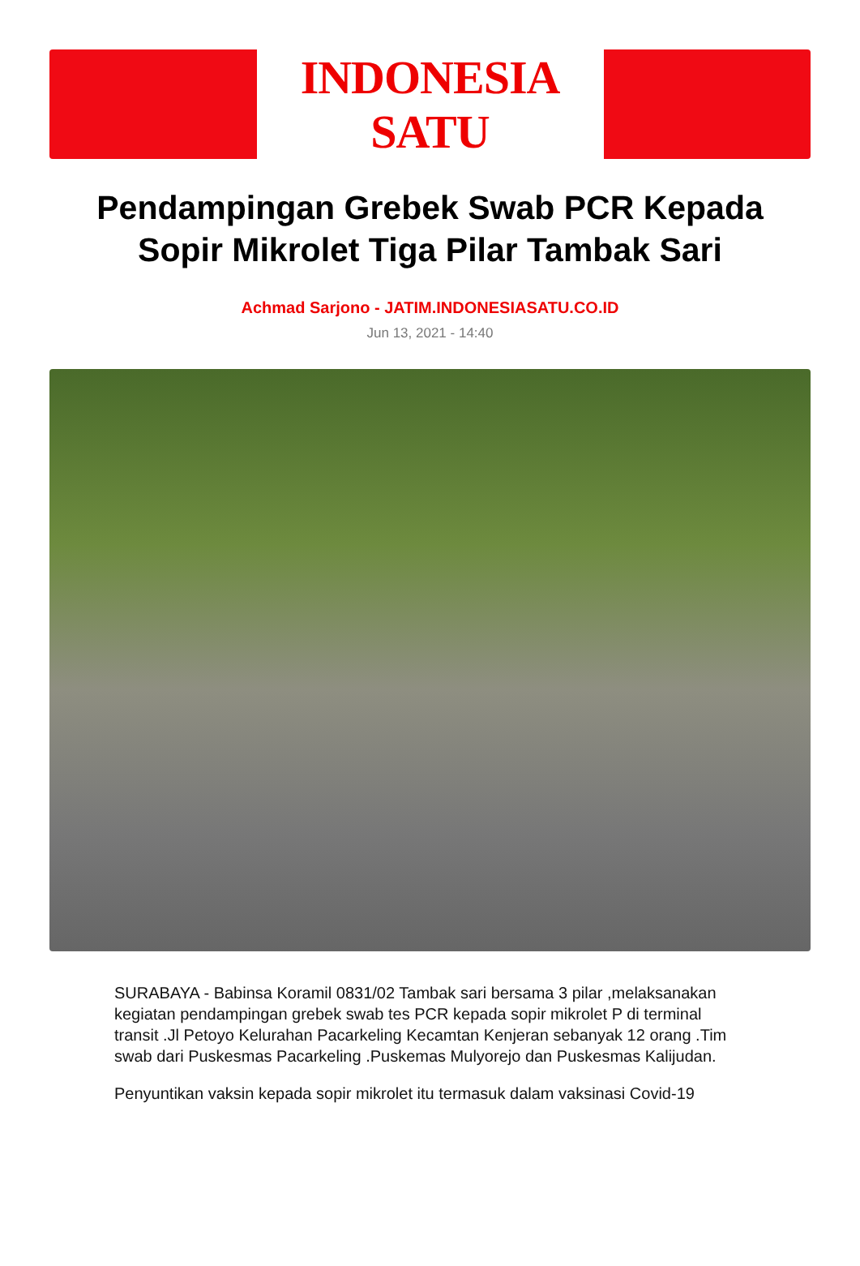INDONESIA SATU
Pendampingan Grebek Swab PCR Kepada Sopir Mikrolet Tiga Pilar Tambak Sari
Achmad Sarjono - JATIM.INDONESIASATU.CO.ID
Jun 13, 2021 - 14:40
SURABAYA - Babinsa Koramil 0831/02 Tambak sari bersama 3 pilar ,melaksanakan kegiatan pendampingan grebek swab tes PCR kepada sopir mikrolet P di terminal transit .Jl Petoyo Kelurahan Pacarkeling Kecamtan Kenjeran sebanyak 12 orang .Tim swab dari Puskesmas Pacarkeling .Puskemas Mulyorejo dan Puskesmas Kalijudan.
Penyuntikan vaksin kepada sopir mikrolet itu termasuk dalam vaksinasi Covid-19